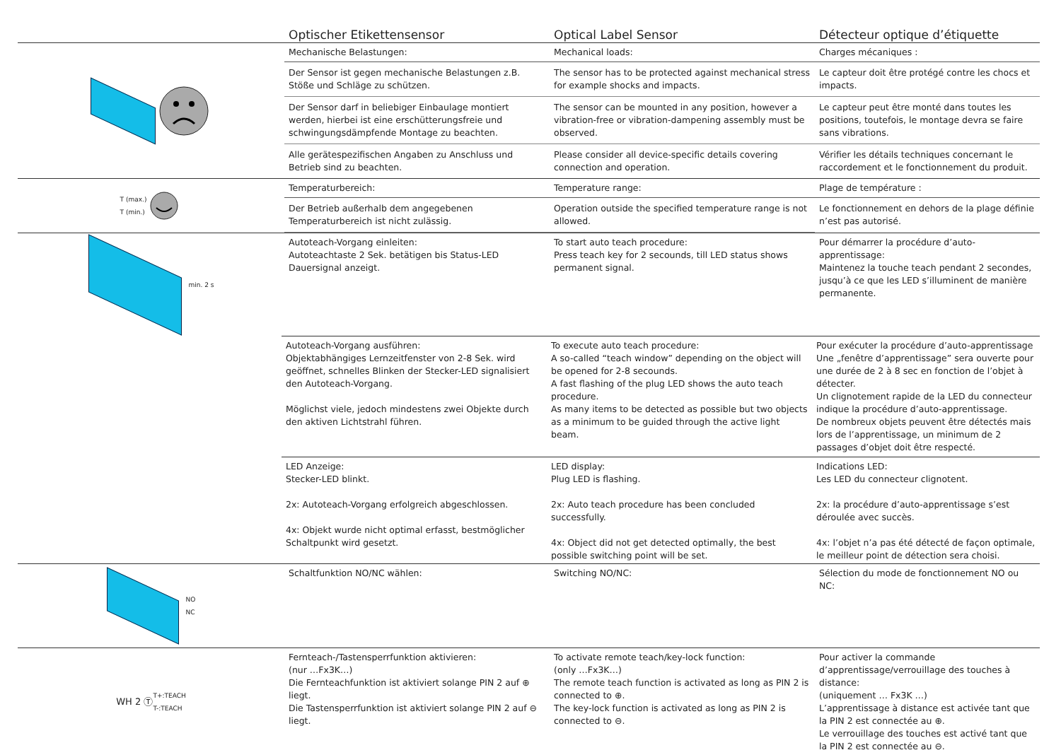Optischer Etikettensensor
Optical Label Sensor
Détecteur optique d’étiquette
Mechanische Belastungen:
Mechanical loads:
Charges mécaniques :
Der Sensor ist gegen mechanische Belastungen z.B. Stöße und Schläge zu schützen.
The sensor has to be protected against mechanical stress for example shocks and impacts.
Le capteur doit être protégé contre les chocs et impacts.
Der Sensor darf in beliebiger Einbaulage montiert werden, hierbei ist eine erschütterungsfreie und schwingungsdämpfende Montage zu beachten.
The sensor can be mounted in any position, however a vibration-free or vibration-dampening assembly must be observed.
Le capteur peut être monté dans toutes les positions, toutefois, le montage devra se faire sans vibrations.
Alle gerätespezifischen Angaben zu Anschluss und Betrieb sind zu beachten.
Please consider all device-specific details covering connection and operation.
Vérifier les détails techniques concernant le raccordement et le fonctionnement du produit.
T (max.)
T (min.)
Temperaturbereich:
Temperature range:
Plage de température :
Der Betrieb außerhalb dem angegebenen Temperaturbereich ist nicht zulässig.
Operation outside the specified temperature range is not allowed.
Le fonctionnement en dehors de la plage définie n’est pas autorisé.
min. 2 s
Autoteach-Vorgang einleiten:
Autoteachtaste 2 Sek. betätigen bis Status-LED Dauersignal anzeigt.
To start auto teach procedure:
Press teach key for 2 secounds, till LED status shows permanent signal.
Pour démarrer la procédure d’auto-apprentissage:
Maintenez la touche teach pendant 2 secondes, jusqu’à ce que les LED s’illuminent de manière permanente.
Autoteach-Vorgang ausführen:
Objektabhängiges Lernzeitfenster von 2-8 Sek. wird geöffnet, schnelles Blinken der Stecker-LED signalisiert den Autoteach-Vorgang.
Möglichst viele, jedoch mindestens zwei Objekte durch den aktiven Lichtstrahl führen.
To execute auto teach procedure:
A so-called “teach window” depending on the object will be opened for 2-8 secounds.
A fast flashing of the plug LED shows the auto teach procedure.
As many items to be detected as possible but two objects as a minimum to be guided through the active light beam.
Pour exécuter la procédure d’auto-apprentissage
Une „fenêtre d’apprentissage” sera ouverte pour une durée de 2 à 8 sec en fonction de l’objet à détecter.
Un clignotement rapide de la LED du connecteur indique la procédure d’auto-apprentissage.
De nombreux objets peuvent être détectés mais lors de l’apprentissage, un minimum de 2 passages d’objet doit être respecté.
LED Anzeige:
Stecker-LED blinkt.
2x: Autoteach-Vorgang erfolgreich abgeschlossen.
4x: Objekt wurde nicht optimal erfasst, bestmöglicher Schaltpunkt wird gesetzt.
LED display:
Plug LED is flashing.
2x: Auto teach procedure has been concluded successfully.
4x: Object did not get detected optimally, the best possible switching point will be set.
Indications LED:
Les LED du connecteur clignotent.
2x: la procédure d’auto-apprentissage s’est déroulée avec succès.
4x: l’objet n’a pas été détecté de façon optimale, le meilleur point de détection sera choisi.
NO
NC
Schaltfunktion NO/NC wählen:
Switching NO/NC:
Sélection du mode de fonctionnement NO ou NC:
WH 2 Ⓣ T+:TEACH
T-:TEACH
Fernteach-/Tastensperrfunktion aktivieren:
(nur …Fx3K…)
Die Fernteachfunktion ist aktiviert solange PIN 2 auf ⊕ liegt.
Die Tastensperrfunktion ist aktiviert solange PIN 2 auf ⊖ liegt.
To activate remote teach/key-lock function:
(only …Fx3K…)
The remote teach function is activated as long as PIN 2 is connected to ⊕.
The key-lock function is activated as long as PIN 2 is connected to ⊖.
Pour activer la commande d’apprentissage/verrouillage des touches à distance:
(uniquement … Fx3K …)
L’apprentissage à distance est activée tant que la PIN 2 est connectée au ⊕.
Le verrouillage des touches est activé tant que la PIN 2 est connectée au ⊖.